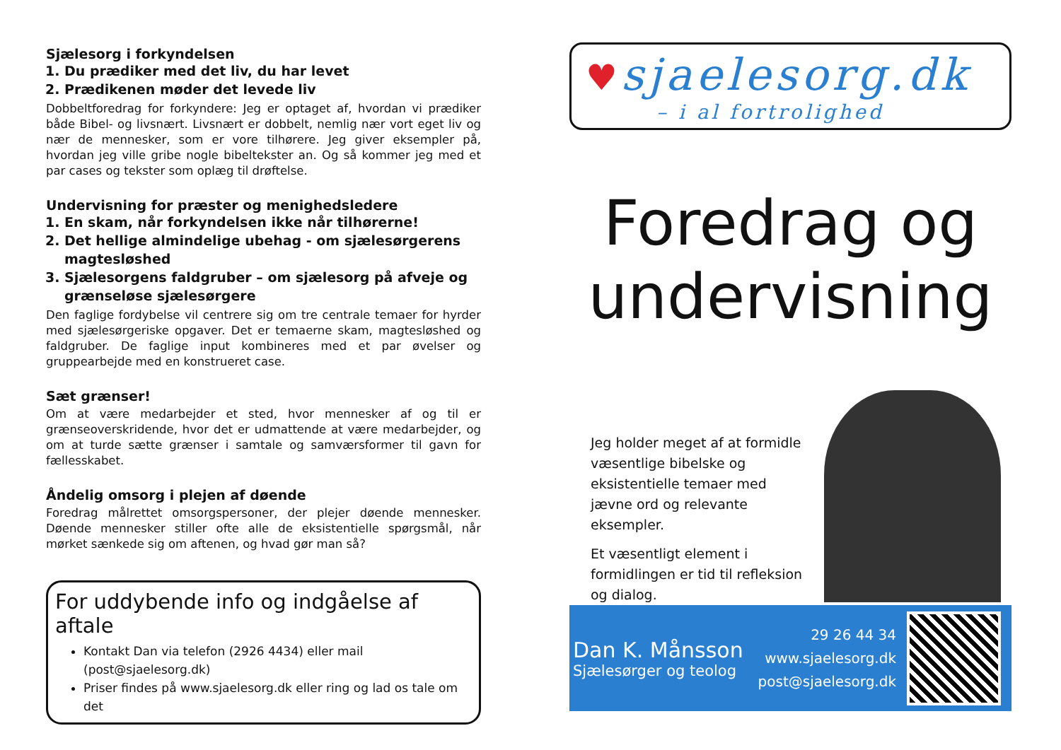Sjælesorg i forkyndelsen
1. Du prædiker med det liv, du har levet
2. Prædikenen møder det levede liv
Dobbeltforedrag for forkyndere: Jeg er optaget af, hvordan vi prædiker både Bibel- og livsnært. Livsnært er dobbelt, nemlig nær vort eget liv og nær de mennesker, som er vore tilhørere. Jeg giver eksempler på, hvordan jeg ville gribe nogle bibeltekster an. Og så kommer jeg med et par cases og tekster som oplæg til drøftelse.
Undervisning for præster og menighedsledere
1. En skam, når forkyndelsen ikke når tilhørerne!
2. Det hellige almindelige ubehag - om sjælesørgerens magtesløshed
3. Sjælesorgens faldgruber – om sjælesorg på afveje og grænseløse sjælesørgere
Den faglige fordybelse vil centrere sig om tre centrale temaer for hyrder med sjælesørgeriske opgaver. Det er temaerne skam, magtesløshed og faldgruber. De faglige input kombineres med et par øvelser og gruppearbejde med en konstrueret case.
Sæt grænser!
Om at være medarbejder et sted, hvor mennesker af og til er grænseoverskridende, hvor det er udmattende at være medarbejder, og om at turde sætte grænser i samtale og samværsformer til gavn for fællesskabet.
Åndelig omsorg i plejen af døende
Foredrag målrettet omsorgspersoner, der plejer døende mennesker. Døende mennesker stiller ofte alle de eksistentielle spørgsmål, når mørket sænkede sig om aftenen, og hvad gør man så?
For uddybende info og indgåelse af aftale
Kontakt Dan via telefon (2926 4434) eller mail (post@sjaelesorg.dk)
Priser findes på www.sjaelesorg.dk eller ring og lad os tale om det
♥ sjaelesorg.dk
– i al fortrolighed
Foredrag og undervisning
Jeg holder meget af at formidle væsentlige bibelske og eksistentielle temaer med jævne ord og relevante eksempler.
Et væsentligt element i formidlingen er tid til refleksion og dialog.
Dan K. Månsson
Sjælesørger og teolog
29 26 44 34
www.sjaelesorg.dk
post@sjaelesorg.dk